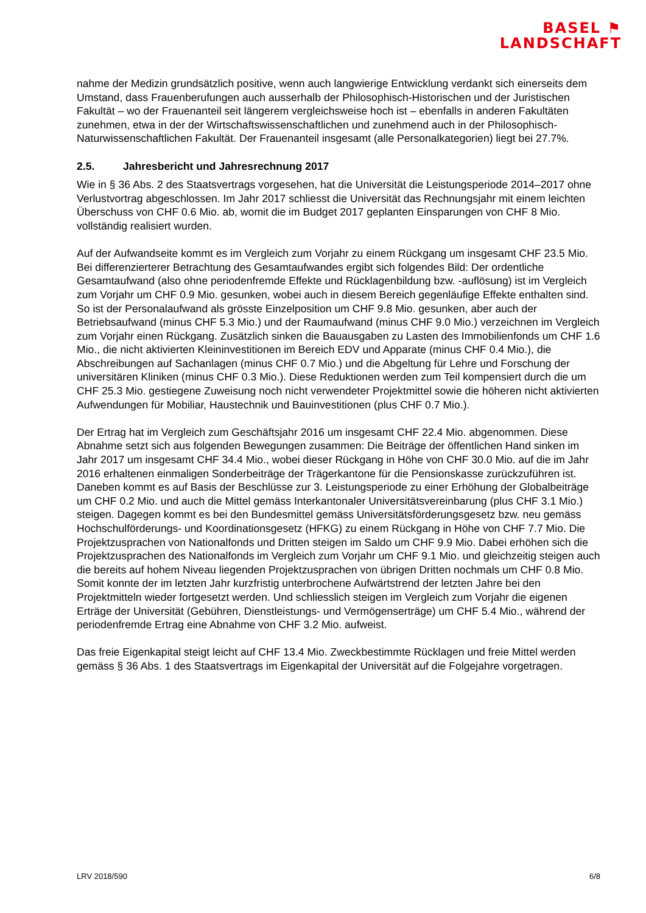BASEL ⚑
LANDSCHAFT
nahme der Medizin grundsätzlich positive, wenn auch langwierige Entwicklung verdankt sich einerseits dem Umstand, dass Frauenberufungen auch ausserhalb der Philosophisch-Historischen und der Juristischen Fakultät – wo der Frauenanteil seit längerem vergleichsweise hoch ist – ebenfalls in anderen Fakultäten zunehmen, etwa in der der Wirtschaftswissenschaftlichen und zunehmend auch in der Philosophisch-Naturwissenschaftlichen Fakultät. Der Frauenanteil insgesamt (alle Personalkategorien) liegt bei 27.7%.
2.5. Jahresbericht und Jahresrechnung 2017
Wie in § 36 Abs. 2 des Staatsvertrags vorgesehen, hat die Universität die Leistungsperiode 2014–2017 ohne Verlustvortrag abgeschlossen. Im Jahr 2017 schliesst die Universität das Rechnungsjahr mit einem leichten Überschuss von CHF 0.6 Mio. ab, womit die im Budget 2017 geplanten Einsparungen von CHF 8 Mio. vollständig realisiert wurden.
Auf der Aufwandseite kommt es im Vergleich zum Vorjahr zu einem Rückgang um insgesamt CHF 23.5 Mio. Bei differenzierterer Betrachtung des Gesamtaufwandes ergibt sich folgendes Bild: Der ordentliche Gesamtaufwand (also ohne periodenfremde Effekte und Rücklagenbildung bzw. -auflösung) ist im Vergleich zum Vorjahr um CHF 0.9 Mio. gesunken, wobei auch in diesem Bereich gegenläufige Effekte enthalten sind. So ist der Personalaufwand als grösste Einzelposition um CHF 9.8 Mio. gesunken, aber auch der Betriebsaufwand (minus CHF 5.3 Mio.) und der Raumaufwand (minus CHF 9.0 Mio.) verzeichnen im Vergleich zum Vorjahr einen Rückgang. Zusätzlich sinken die Bauausgaben zu Lasten des Immobilienfonds um CHF 1.6 Mio., die nicht aktivierten Kleininvestitionen im Bereich EDV und Apparate (minus CHF 0.4 Mio.), die Abschreibungen auf Sachanlagen (minus CHF 0.7 Mio.) und die Abgeltung für Lehre und Forschung der universitären Kliniken (minus CHF 0.3 Mio.). Diese Reduktionen werden zum Teil kompensiert durch die um CHF 25.3 Mio. gestiegene Zuweisung noch nicht verwendeter Projektmittel sowie die höheren nicht aktivierten Aufwendungen für Mobiliar, Haustechnik und Bauinvestitionen (plus CHF 0.7 Mio.).
Der Ertrag hat im Vergleich zum Geschäftsjahr 2016 um insgesamt CHF 22.4 Mio. abgenommen. Diese Abnahme setzt sich aus folgenden Bewegungen zusammen: Die Beiträge der öffentlichen Hand sinken im Jahr 2017 um insgesamt CHF 34.4 Mio., wobei dieser Rückgang in Höhe von CHF 30.0 Mio. auf die im Jahr 2016 erhaltenen einmaligen Sonderbeiträge der Trägerkantone für die Pensionskasse zurückzuführen ist. Daneben kommt es auf Basis der Beschlüsse zur 3. Leistungsperiode zu einer Erhöhung der Globalbeiträge um CHF 0.2 Mio. und auch die Mittel gemäss Interkantonaler Universitätsvereinbarung (plus CHF 3.1 Mio.) steigen. Dagegen kommt es bei den Bundesmittel gemäss Universitätsförderungsgesetz bzw. neu gemäss Hochschulförderungs- und Koordinationsgesetz (HFKG) zu einem Rückgang in Höhe von CHF 7.7 Mio. Die Projektzusprachen von Nationalfonds und Dritten steigen im Saldo um CHF 9.9 Mio. Dabei erhöhen sich die Projektzusprachen des Nationalfonds im Vergleich zum Vorjahr um CHF 9.1 Mio. und gleichzeitig steigen auch die bereits auf hohem Niveau liegenden Projektzusprachen von übrigen Dritten nochmals um CHF 0.8 Mio. Somit konnte der im letzten Jahr kurzfristig unterbrochene Aufwärtstrend der letzten Jahre bei den Projektmitteln wieder fortgesetzt werden. Und schliesslich steigen im Vergleich zum Vorjahr die eigenen Erträge der Universität (Gebühren, Dienstleistungs- und Vermögenserträge) um CHF 5.4 Mio., während der periodenfremde Ertrag eine Abnahme von CHF 3.2 Mio. aufweist.
Das freie Eigenkapital steigt leicht auf CHF 13.4 Mio. Zweckbestimmte Rücklagen und freie Mittel werden gemäss § 36 Abs. 1 des Staatsvertrags im Eigenkapital der Universität auf die Folgejahre vorgetragen.
LRV 2018/590 6/8